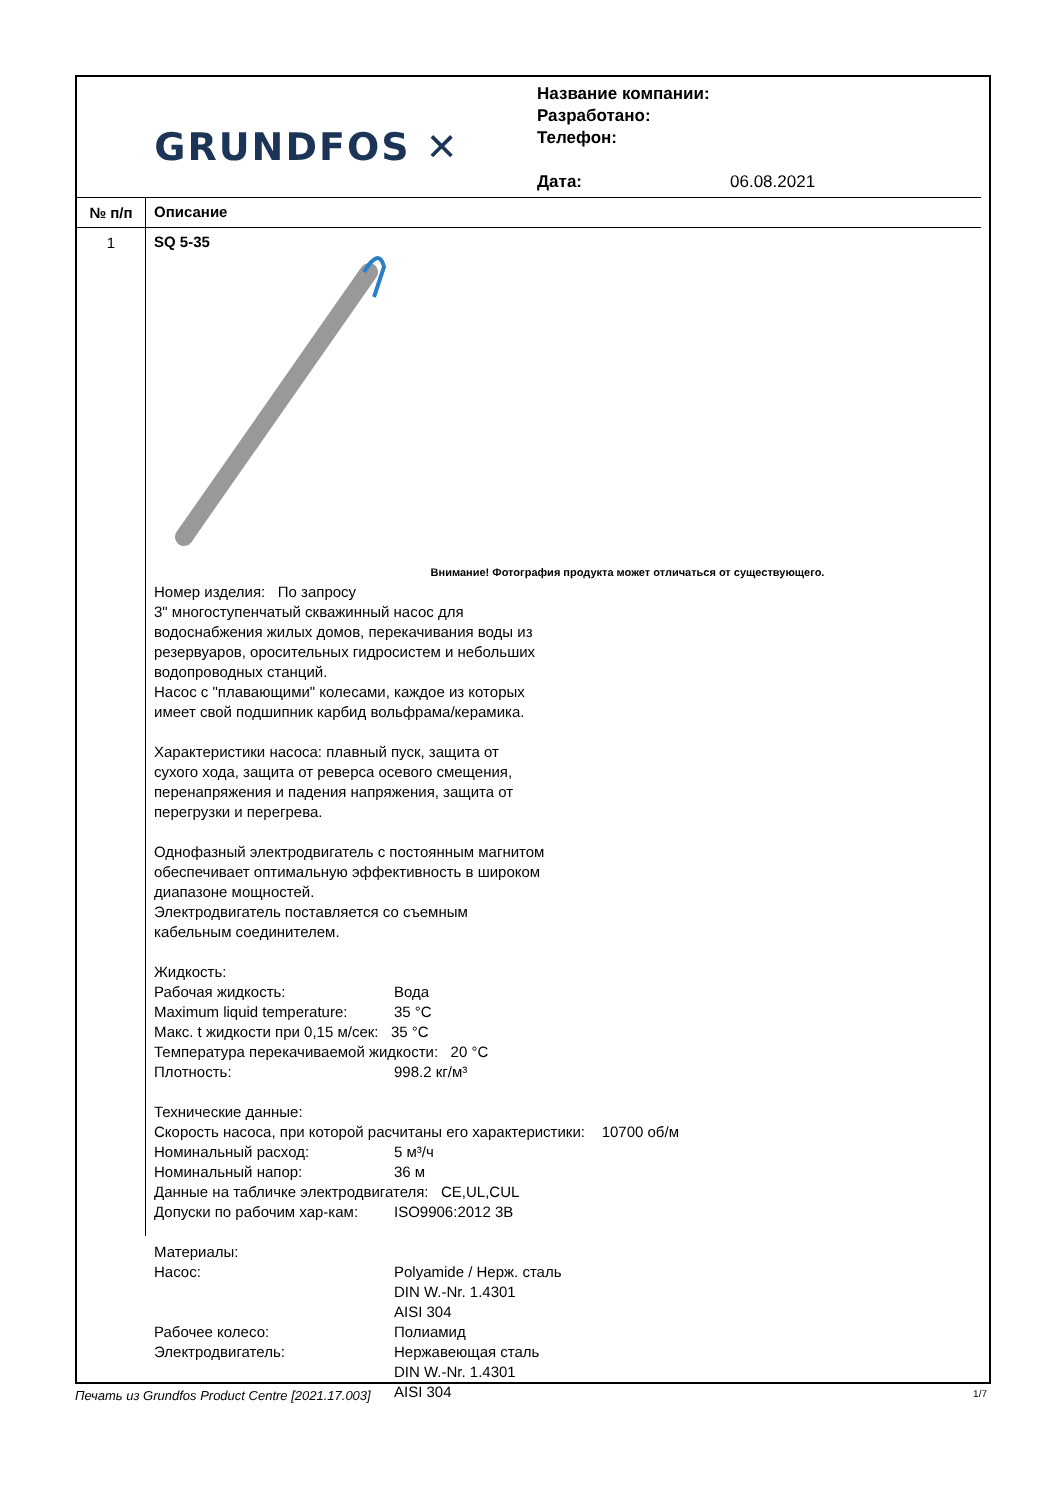GRUNDFOS ✕
Название компании:
Разработано:
Телефон:
Дата: 06.08.2021
№ п/п
Описание
1
SQ 5-35
Внимание! Фотография продукта может отличаться от существующего.
Номер изделия: По запросу
3" многоступенчатый скважинный насос для
водоснабжения жилых домов, перекачивания воды из
резервуаров, оросительных гидросистем и небольших
водопроводных станций.
Насос с "плавающими" колесами, каждое из которых
имеет свой подшипник карбид вольфрама/керамика.
Характеристики насоса: плавный пуск, защита от
сухого хода, защита от реверса осевого смещения,
перенапряжения и падения напряжения, защита от
перегрузки и перегрева.
Однофазный электродвигатель с постоянным магнитом
обеспечивает оптимальную эффективность в широком
диапазоне мощностей.
Электродвигатель поставляется со съемным
кабельным соединителем.
Жидкость:
| Рабочая жидкость: | Вода |
| Maximum liquid temperature: | 35 °C |
Макс. t жидкости при 0,15 м/сек: 35 °C
Температура перекачиваемой жидкости: 20 °C
| Плотность: | 998.2 кг/м³ |
Технические данные:
Скорость насоса, при которой расчитаны его характеристики: 10700 об/м
| Номинальный расход: | 5 м³/ч |
| Номинальный напор: | 36 м |
Данные на табличке электродвигателя: CE,UL,CUL
| Допуски по рабочим хар-кам: | ISO9906:2012 3B |
Материалы:
| Насос: | Polyamide / Нерж. сталь DIN W.-Nr. 1.4301 AISI 304 |
| Рабочее колесо: | Полиамид |
| Электродвигатель: | Нержавеющая сталь DIN W.-Nr. 1.4301 AISI 304 |
Печать из Grundfos Product Centre [2021.17.003] 1/7